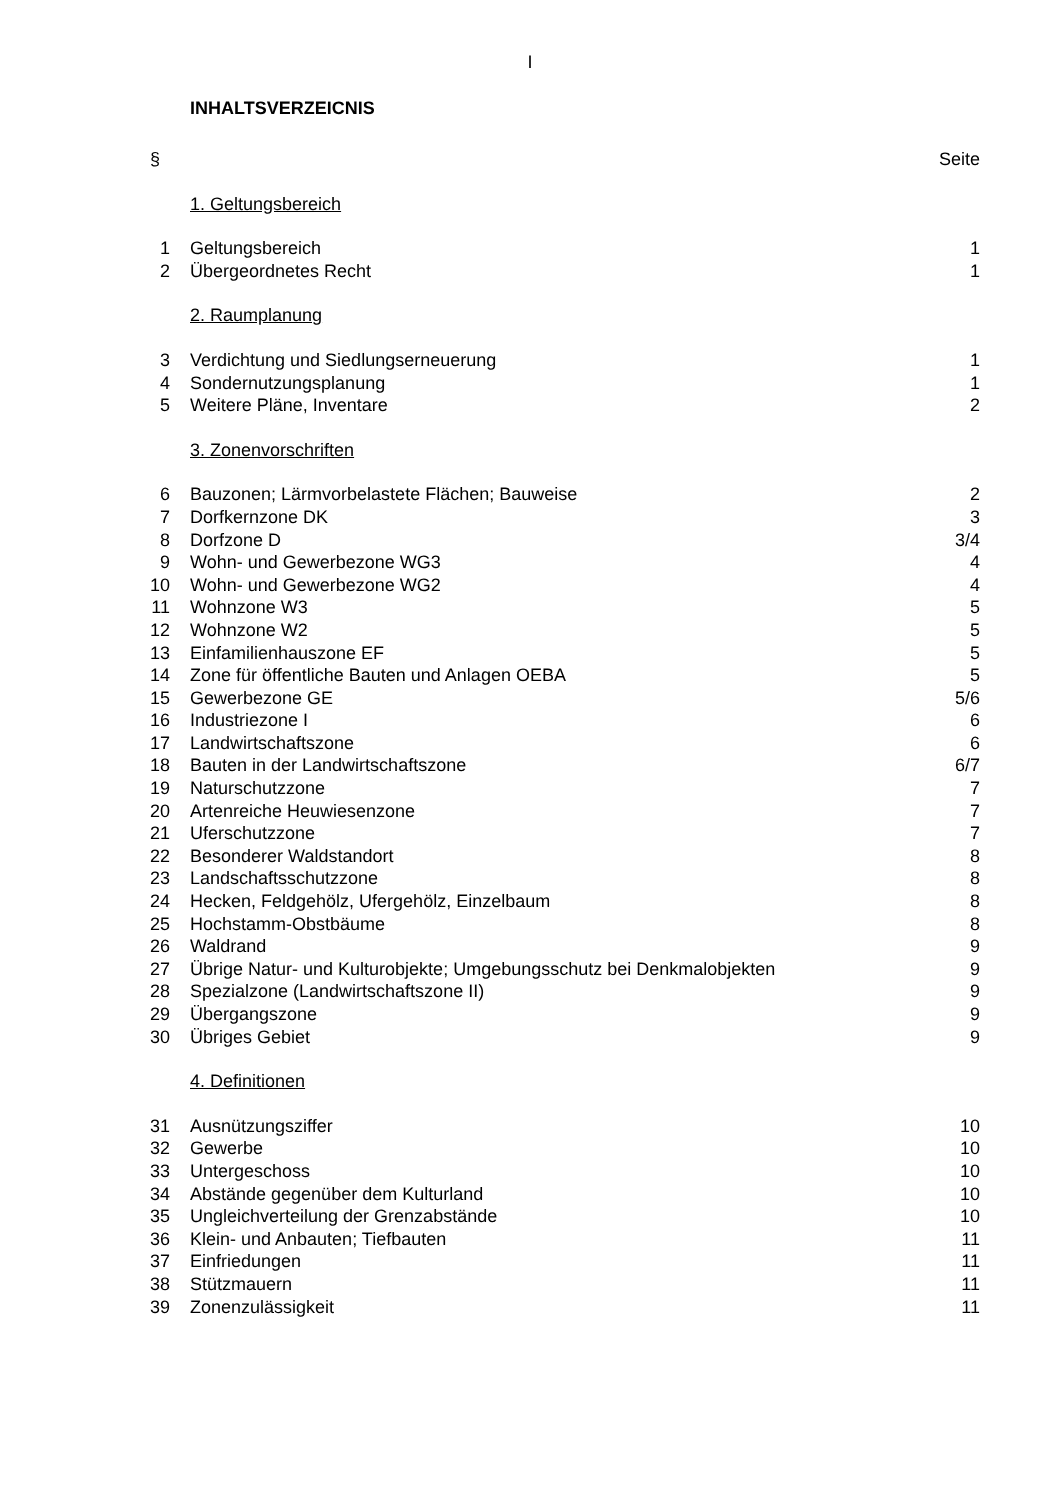I
INHALTSVERZEICNIS
| § | | Seite |
| | 1. Geltungsbereich | |
| 1 | Geltungsbereich | 1 |
| 2 | Übergeordnetes Recht | 1 |
| | 2. Raumplanung | |
| 3 | Verdichtung und Siedlungserneuerung | 1 |
| 4 | Sondernutzungsplanung | 1 |
| 5 | Weitere Pläne, Inventare | 2 |
| | 3. Zonenvorschriften | |
| 6 | Bauzonen; Lärmvorbelastete Flächen; Bauweise | 2 |
| 7 | Dorfkernzone DK | 3 |
| 8 | Dorfzone D | 3/4 |
| 9 | Wohn- und Gewerbezone WG3 | 4 |
| 10 | Wohn- und Gewerbezone WG2 | 4 |
| 11 | Wohnzone W3 | 5 |
| 12 | Wohnzone W2 | 5 |
| 13 | Einfamilienhauszone EF | 5 |
| 14 | Zone für öffentliche Bauten und Anlagen OEBA | 5 |
| 15 | Gewerbezone GE | 5/6 |
| 16 | Industriezone I | 6 |
| 17 | Landwirtschaftszone | 6 |
| 18 | Bauten in der Landwirtschaftszone | 6/7 |
| 19 | Naturschutzzone | 7 |
| 20 | Artenreiche Heuwiesenzone | 7 |
| 21 | Uferschutzzone | 7 |
| 22 | Besonderer Waldstandort | 8 |
| 23 | Landschaftsschutzzone | 8 |
| 24 | Hecken, Feldgehölz, Ufergehölz, Einzelbaum | 8 |
| 25 | Hochstamm-Obstbäume | 8 |
| 26 | Waldrand | 9 |
| 27 | Übrige Natur- und Kulturobjekte; Umgebungsschutz bei Denkmalobjekten | 9 |
| 28 | Spezialzone (Landwirtschaftszone II) | 9 |
| 29 | Übergangszone | 9 |
| 30 | Übriges Gebiet | 9 |
| | 4. Definitionen | |
| 31 | Ausnützungsziffer | 10 |
| 32 | Gewerbe | 10 |
| 33 | Untergeschoss | 10 |
| 34 | Abstände gegenüber dem Kulturland | 10 |
| 35 | Ungleichverteilung der Grenzabstände | 10 |
| 36 | Klein- und Anbauten; Tiefbauten | 11 |
| 37 | Einfriedungen | 11 |
| 38 | Stützmauern | 11 |
| 39 | Zonenzulässigkeit | 11 |